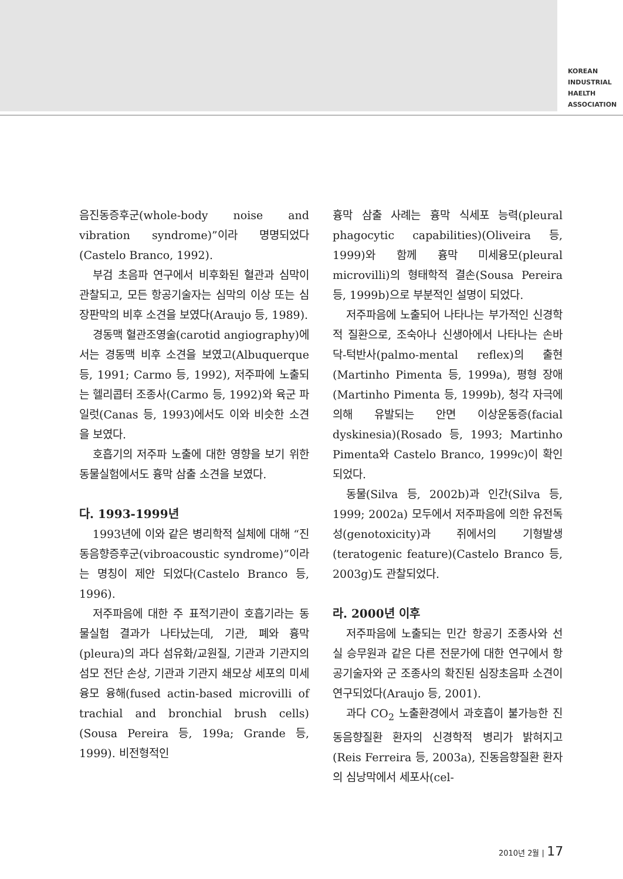KOREAN
INDUSTRIAL
HAELTH
ASSOCIATION
음진동증후군(whole-body noise and vibration syndrome)”이라 명명되었다(Castelo Branco, 1992).
부검 초음파 연구에서 비후화된 혈관과 심막이 관찰되고, 모든 항공기술자는 심막의 이상 또는 심장판막의 비후 소견을 보였다(Araujo 등, 1989).
경동맥 혈관조영술(carotid angiography)에서는 경동맥 비후 소견을 보였고(Albuquerque 등, 1991; Carmo 등, 1992), 저주파에 노출되는 헬리콥터 조종사(Carmo 등, 1992)와 육군 파일럿(Canas 등, 1993)에서도 이와 비슷한 소견을 보였다.
호흡기의 저주파 노출에 대한 영향을 보기 위한 동물실험에서도 흉막 삼출 소견을 보였다.
다. 1993-1999년
1993년에 이와 같은 병리학적 실체에 대해 “진동음향증후군(vibroacoustic syndrome)”이라는 명칭이 제안 되었다(Castelo Branco 등, 1996).
저주파음에 대한 주 표적기관이 호흡기라는 동물실험 결과가 나타났는데, 기관, 폐와 흉막(pleura)의 과다 섬유화/교원질, 기관과 기관지의 섬모 전단 손상, 기관과 기관지 쇄모상 세포의 미세융모 융해(fused actin-based microvilli of trachial and bronchial brush cells)(Sousa Pereira 등, 199a; Grande 등, 1999). 비전형적인
흉막 삼출 사례는 흉막 식세포 능력(pleural phagocytic capabilities)(Oliveira 등, 1999)와 함께 흉막 미세융모(pleural microvilli)의 형태학적 결손(Sousa Pereira 등, 1999b)으로 부분적인 설명이 되었다.
저주파음에 노출되어 나타나는 부가적인 신경학적 질환으로, 조숙아나 신생아에서 나타나는 손바닥-턱반사(palmo-mental reflex)의 출현(Martinho Pimenta 등, 1999a), 평형 장애(Martinho Pimenta 등, 1999b), 청각 자극에 의해 유발되는 안면 이상운동증(facial dyskinesia)(Rosado 등, 1993; Martinho Pimenta와 Castelo Branco, 1999c)이 확인되었다.
동물(Silva 등, 2002b)과 인간(Silva 등, 1999; 2002a) 모두에서 저주파음에 의한 유전독성(genotoxicity)과 쥐에서의 기형발생(teratogenic feature)(Castelo Branco 등, 2003g)도 관찰되었다.
라. 2000년 이후
저주파음에 노출되는 민간 항공기 조종사와 선실 승무원과 같은 다른 전문가에 대한 연구에서 항공기술자와 군 조종사의 확진된 심장초음파 소견이 연구되었다(Araujo 등, 2001).
과다 CO<sub>2</sub> 노출환경에서 과호흡이 불가능한 진동음향질환 환자의 신경학적 병리가 밝혀지고(Reis Ferreira 등, 2003a), 진동음향질환 환자의 심낭막에서 세포사(cel-
2010년 2월 | 17